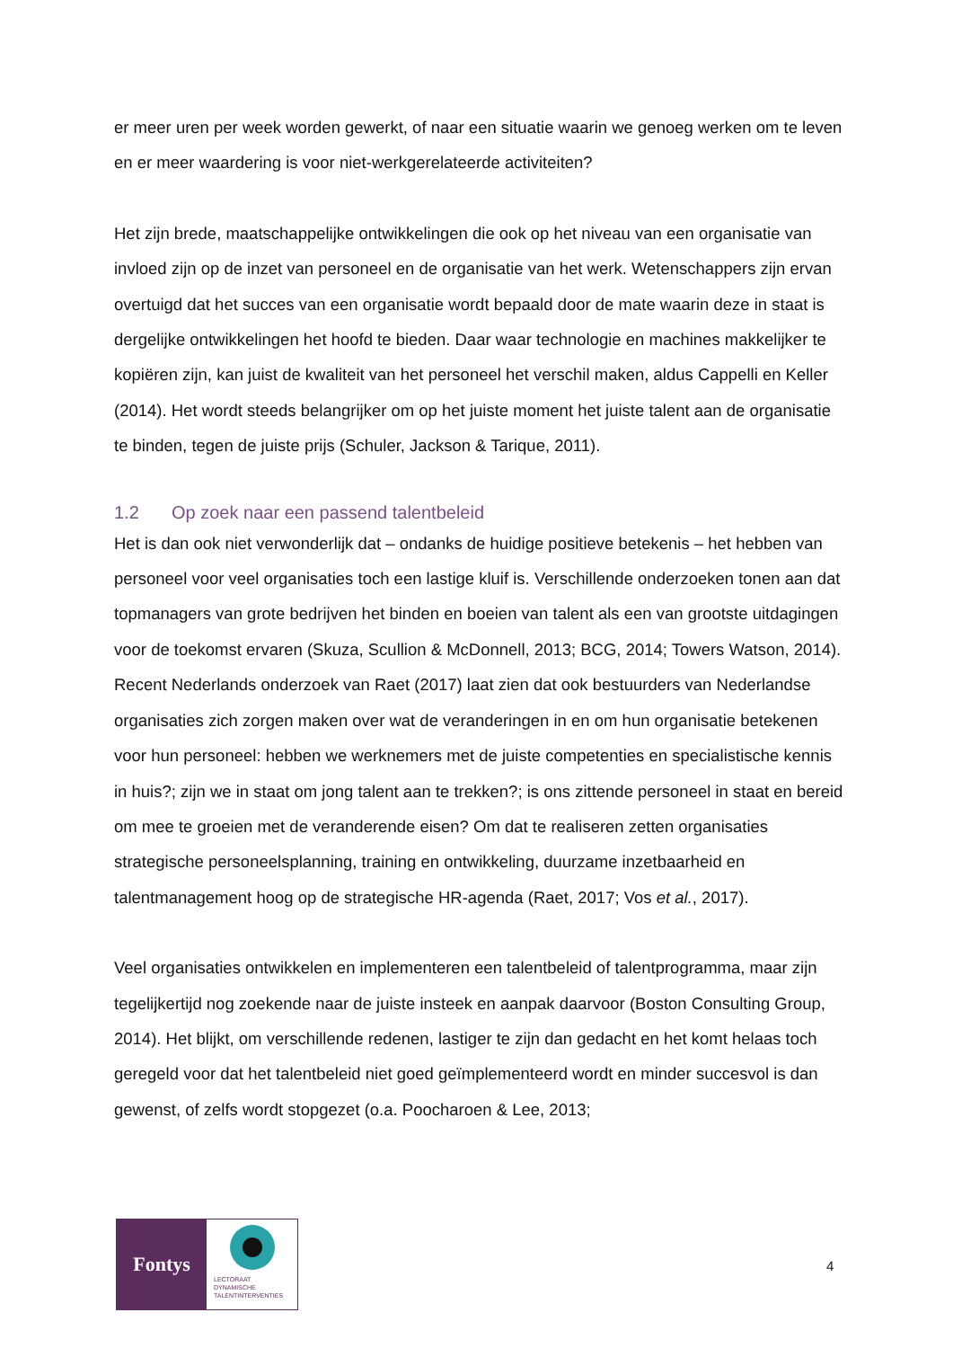er meer uren per week worden gewerkt, of naar een situatie waarin we genoeg werken om te leven en er meer waardering is voor niet-werkgerelateerde activiteiten?
Het zijn brede, maatschappelijke ontwikkelingen die ook op het niveau van een organisatie van invloed zijn op de inzet van personeel en de organisatie van het werk. Wetenschappers zijn ervan overtuigd dat het succes van een organisatie wordt bepaald door de mate waarin deze in staat is dergelijke ontwikkelingen het hoofd te bieden. Daar waar technologie en machines makkelijker te kopiëren zijn, kan juist de kwaliteit van het personeel het verschil maken, aldus Cappelli en Keller (2014). Het wordt steeds belangrijker om op het juiste moment het juiste talent aan de organisatie te binden, tegen de juiste prijs (Schuler, Jackson & Tarique, 2011).
1.2 Op zoek naar een passend talentbeleid
Het is dan ook niet verwonderlijk dat – ondanks de huidige positieve betekenis – het hebben van personeel voor veel organisaties toch een lastige kluif is. Verschillende onderzoeken tonen aan dat topmanagers van grote bedrijven het binden en boeien van talent als een van grootste uitdagingen voor de toekomst ervaren (Skuza, Scullion & McDonnell, 2013; BCG, 2014; Towers Watson, 2014). Recent Nederlands onderzoek van Raet (2017) laat zien dat ook bestuurders van Nederlandse organisaties zich zorgen maken over wat de veranderingen in en om hun organisatie betekenen voor hun personeel: hebben we werknemers met de juiste competenties en specialistische kennis in huis?; zijn we in staat om jong talent aan te trekken?; is ons zittende personeel in staat en bereid om mee te groeien met de veranderende eisen? Om dat te realiseren zetten organisaties strategische personeelsplanning, training en ontwikkeling, duurzame inzetbaarheid en talentmanagement hoog op de strategische HR-agenda (Raet, 2017; Vos et al., 2017).
Veel organisaties ontwikkelen en implementeren een talentbeleid of talentprogramma, maar zijn tegelijkertijd nog zoekende naar de juiste insteek en aanpak daarvoor (Boston Consulting Group, 2014). Het blijkt, om verschillende redenen, lastiger te zijn dan gedacht en het komt helaas toch geregeld voor dat het talentbeleid niet goed geïmplementeerd wordt en minder succesvol is dan gewenst, of zelfs wordt stopgezet (o.a. Poocharoen & Lee, 2013;
Fontys
LECTORAAT
DYNAMISCHE
TALENTINTERVENTIES
4